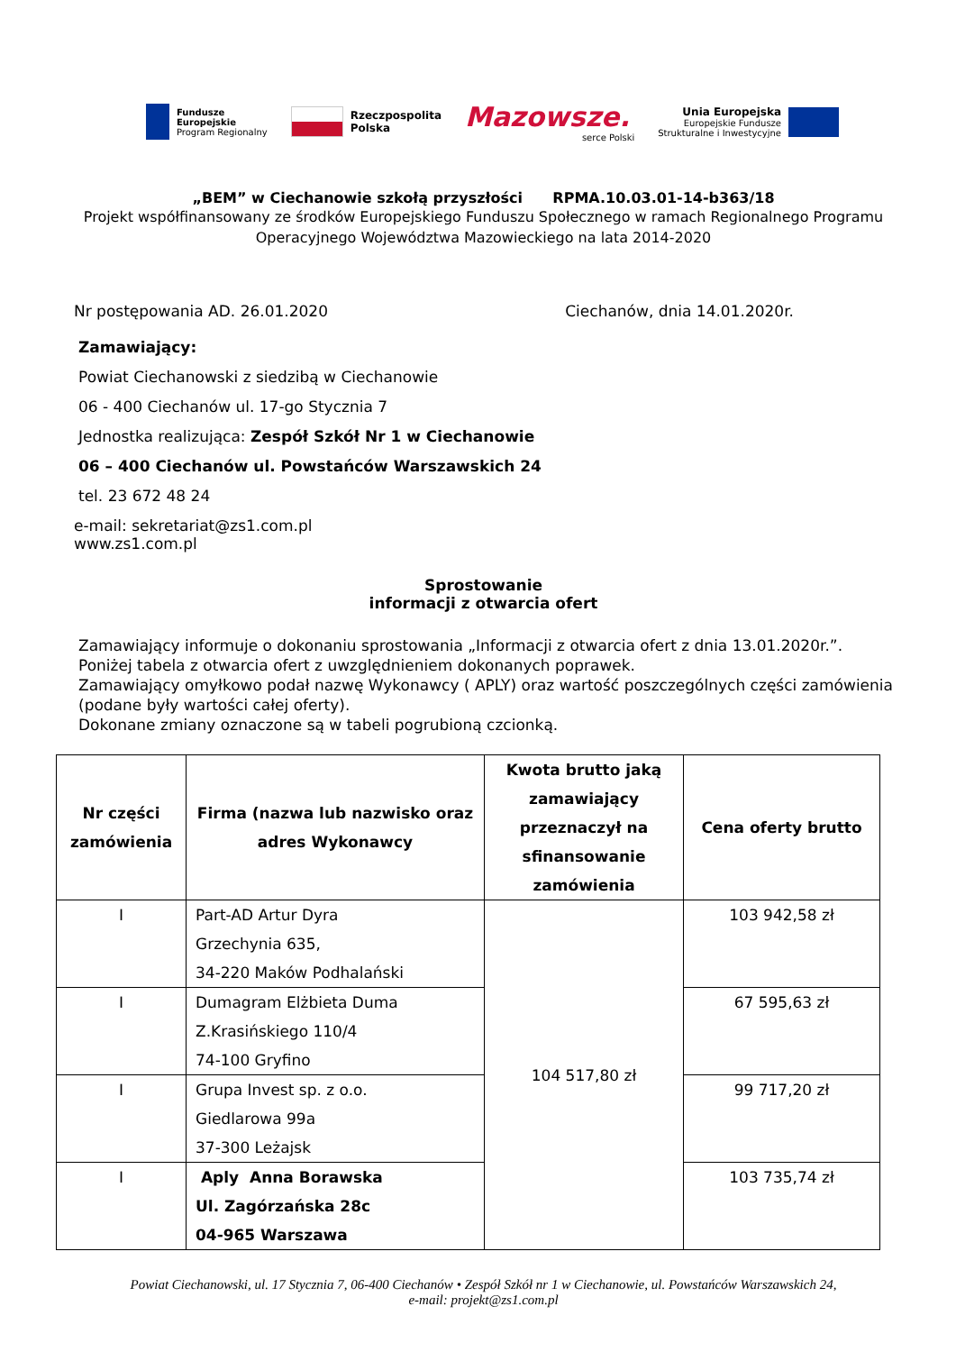Fundusze
Europejskie
Program Regionalny
Rzeczpospolita
Polska
Mazowsze.
serce Polski
Unia Europejska
Europejskie Fundusze
Strukturalne i Inwestycyjne
„BEM” w Ciechanowie szkołą przyszłości RPMA.10.03.01-14-b363/18
Projekt współfinansowany ze środków Europejskiego Funduszu Społecznego w ramach Regionalnego Programu Operacyjnego Województwa Mazowieckiego na lata 2014-2020
Nr postępowania AD. 26.01.2020 Ciechanów, dnia 14.01.2020r.
Zamawiający:
Powiat Ciechanowski z siedzibą w Ciechanowie
06 - 400 Ciechanów ul. 17-go Stycznia 7
Jednostka realizująca: Zespół Szkół Nr 1 w Ciechanowie
06 – 400 Ciechanów ul. Powstańców Warszawskich 24
tel. 23 672 48 24
e-mail: sekretariat@zs1.com.pl
www.zs1.com.pl
Sprostowanie
informacji z otwarcia ofert
Zamawiający informuje o dokonaniu sprostowania „Informacji z otwarcia ofert z dnia 13.01.2020r.”.
Poniżej tabela z otwarcia ofert z uwzględnieniem dokonanych poprawek.
Zamawiający omyłkowo podał nazwę Wykonawcy ( APLY) oraz wartość poszczególnych części zamówienia (podane były wartości całej oferty).
Dokonane zmiany oznaczone są w tabeli pogrubioną czcionką.
| Nr części zamówienia | Firma (nazwa lub nazwisko oraz adres Wykonawcy | Kwota brutto jaką zamawiający przeznaczył na sfinansowanie zamówienia | Cena oferty brutto |
| --- | --- | --- | --- |
| I | Part-AD Artur Dyra Grzechynia 635, 34-220 Maków Podhalański | 104 517,80 zł | 103 942,58 zł |
| I | Dumagram Elżbieta Duma Z.Krasińskiego 110/4 74-100 Gryfino | | 67 595,63 zł |
| I | Grupa Invest sp. z o.o. Giedlarowa 99a 37-300 Leżajsk | | 99 717,20 zł |
| I | Aply Anna Borawska Ul. Zagórzańska 28c 04-965 Warszawa | | 103 735,74 zł |
Powiat Ciechanowski, ul. 17 Stycznia 7, 06-400 Ciechanów • Zespół Szkół nr 1 w Ciechanowie, ul. Powstańców Warszawskich 24,
e-mail: projekt@zs1.com.pl